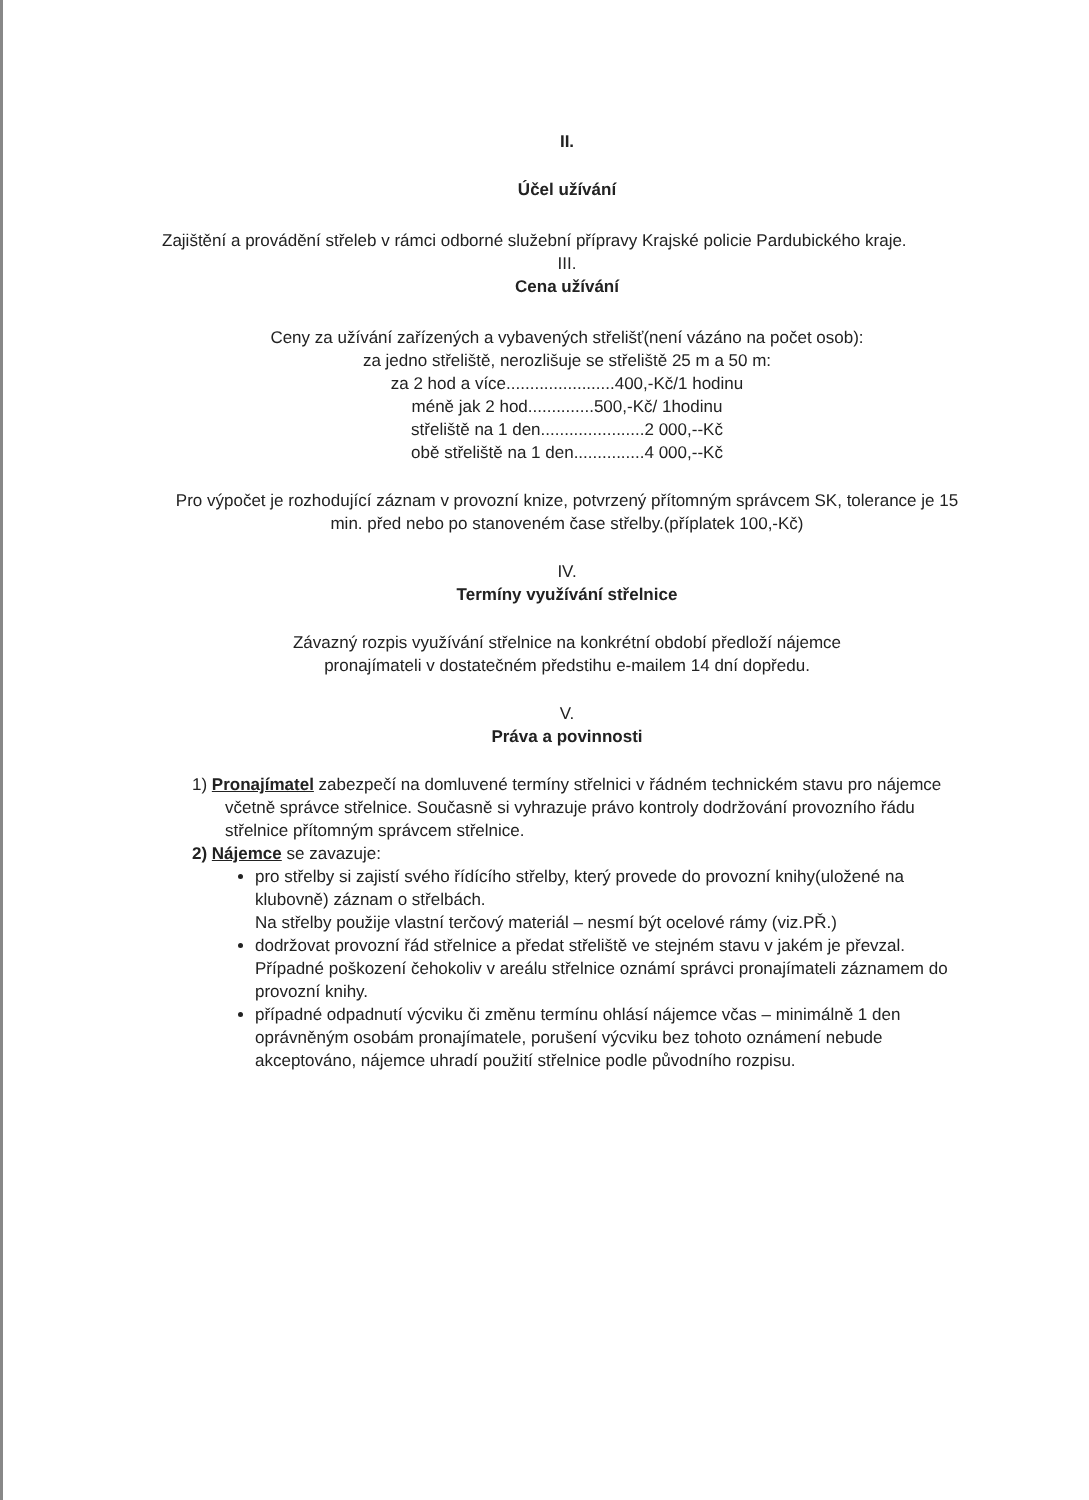II.
Účel užívání
Zajištění a provádění střeleb v rámci odborné služební přípravy Krajské policie Pardubického kraje.
III.
Cena užívání
Ceny za užívání zařízených a vybavených střelišť(není vázáno na počet osob):
za jedno střeliště, nerozlišuje se střeliště 25 m a 50 m:
za 2 hod a více.......................400,-Kč/1 hodinu
méně jak 2 hod..............500,-Kč/ 1hodinu
střeliště na 1 den......................2 000,--Kč
obě střeliště na 1 den...............4 000,--Kč
Pro výpočet je rozhodující záznam v provozní knize, potvrzený přítomným správcem SK, tolerance je 15 min. před nebo po stanoveném čase střelby.(příplatek 100,-Kč)
IV.
Termíny využívání střelnice
Závazný rozpis využívání střelnice na konkrétní období předloží nájemce
pronajímateli v dostatečném předstihu e-mailem 14 dní dopředu.
V.
Práva a povinnosti
1) Pronajímatel zabezpečí na domluvené termíny střelnici v řádném technickém stavu pro nájemce včetně správce střelnice. Současně si vyhrazuje právo kontroly dodržování provozního řádu střelnice přítomným správcem střelnice.
2) Nájemce se zavazuje:
pro střelby si zajistí svého řídícího střelby, který provede do provozní knihy(uložené na klubovně) záznam o střelbách.
Na střelby použije vlastní terčový materiál – nesmí být ocelové rámy (viz.PŘ.)
dodržovat provozní řád střelnice a předat střeliště ve stejném stavu v jakém je převzal. Případné poškození čehokoliv v areálu střelnice oznámí správci pronajímateli záznamem do provozní knihy.
případné odpadnutí výcviku či změnu termínu ohlásí nájemce včas – minimálně 1 den oprávněným osobám pronajímatele, porušení výcviku bez tohoto oznámení nebude akceptováno, nájemce uhradí použití střelnice podle původního rozpisu.